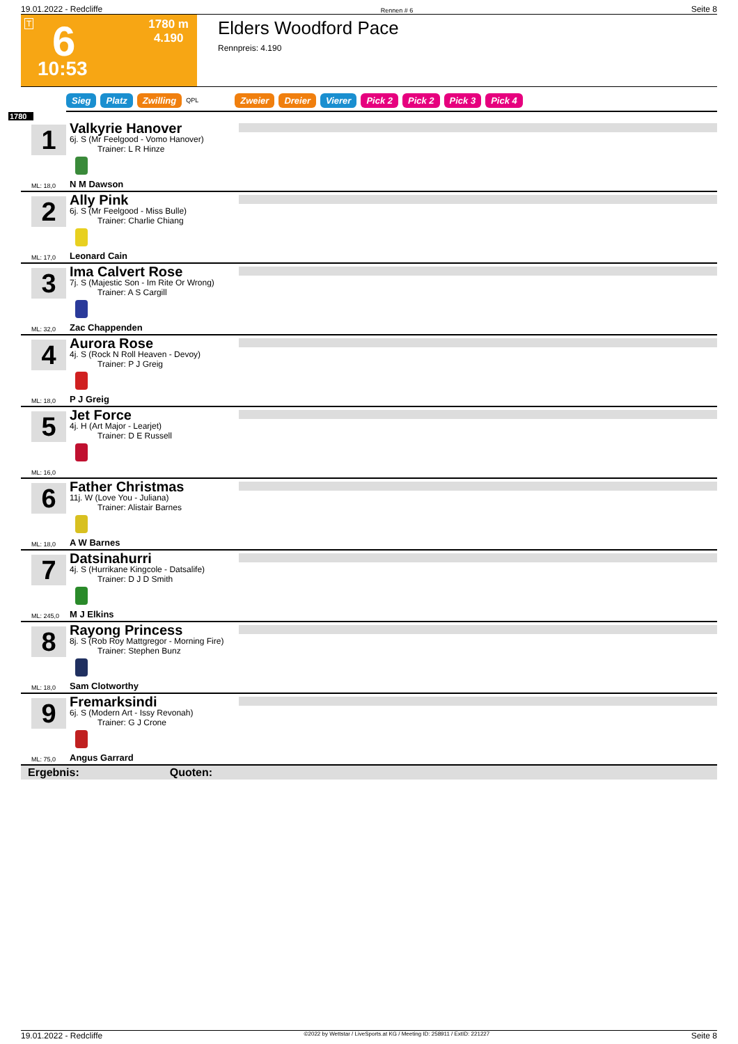19.01.2022 - Redcliffe Rennen # 6 Seite 8
T 6
1780 m
4.190
10:53
Elders Woodford Pace
Rennpreis: 4.190
Sieg Platz Zwilling QPL Zweier Dreier Vierer Pick 2 Pick 2 Pick 3 Pick 4
1780
1
ML: 18,0
Valkyrie Hanover
6j. S (Mr Feelgood - Vomo Hanover)
Trainer: L R Hinze
N M Dawson
2
ML: 17,0
Ally Pink
6j. S (Mr Feelgood - Miss Bulle)
Trainer: Charlie Chiang
Leonard Cain
3
ML: 32,0
Ima Calvert Rose
7j. S (Majestic Son - Im Rite Or Wrong)
Trainer: A S Cargill
Zac Chappenden
4
ML: 18,0
Aurora Rose
4j. S (Rock N Roll Heaven - Devoy)
Trainer: P J Greig
P J Greig
5
ML: 16,0
Jet Force
4j. H (Art Major - Learjet)
Trainer: D E Russell
6
ML: 18,0
Father Christmas
11j. W (Love You - Juliana)
Trainer: Alistair Barnes
A W Barnes
7
ML: 245,0
Datsinahurri
4j. S (Hurrikane Kingcole - Datsalife)
Trainer: D J D Smith
M J Elkins
8
ML: 18,0
Rayong Princess
8j. S (Rob Roy Mattgregor - Morning Fire)
Trainer: Stephen Bunz
Sam Clotworthy
9
ML: 75,0
Fremarksindi
6j. S (Modern Art - Issy Revonah)
Trainer: G J Crone
Angus Garrard
Ergebnis: Quoten:
19.01.2022 - Redcliffe ©2022 by Wettstar / LiveSports.at KG / Meeting ID: 258911 / ExtID: 221227 Seite 8